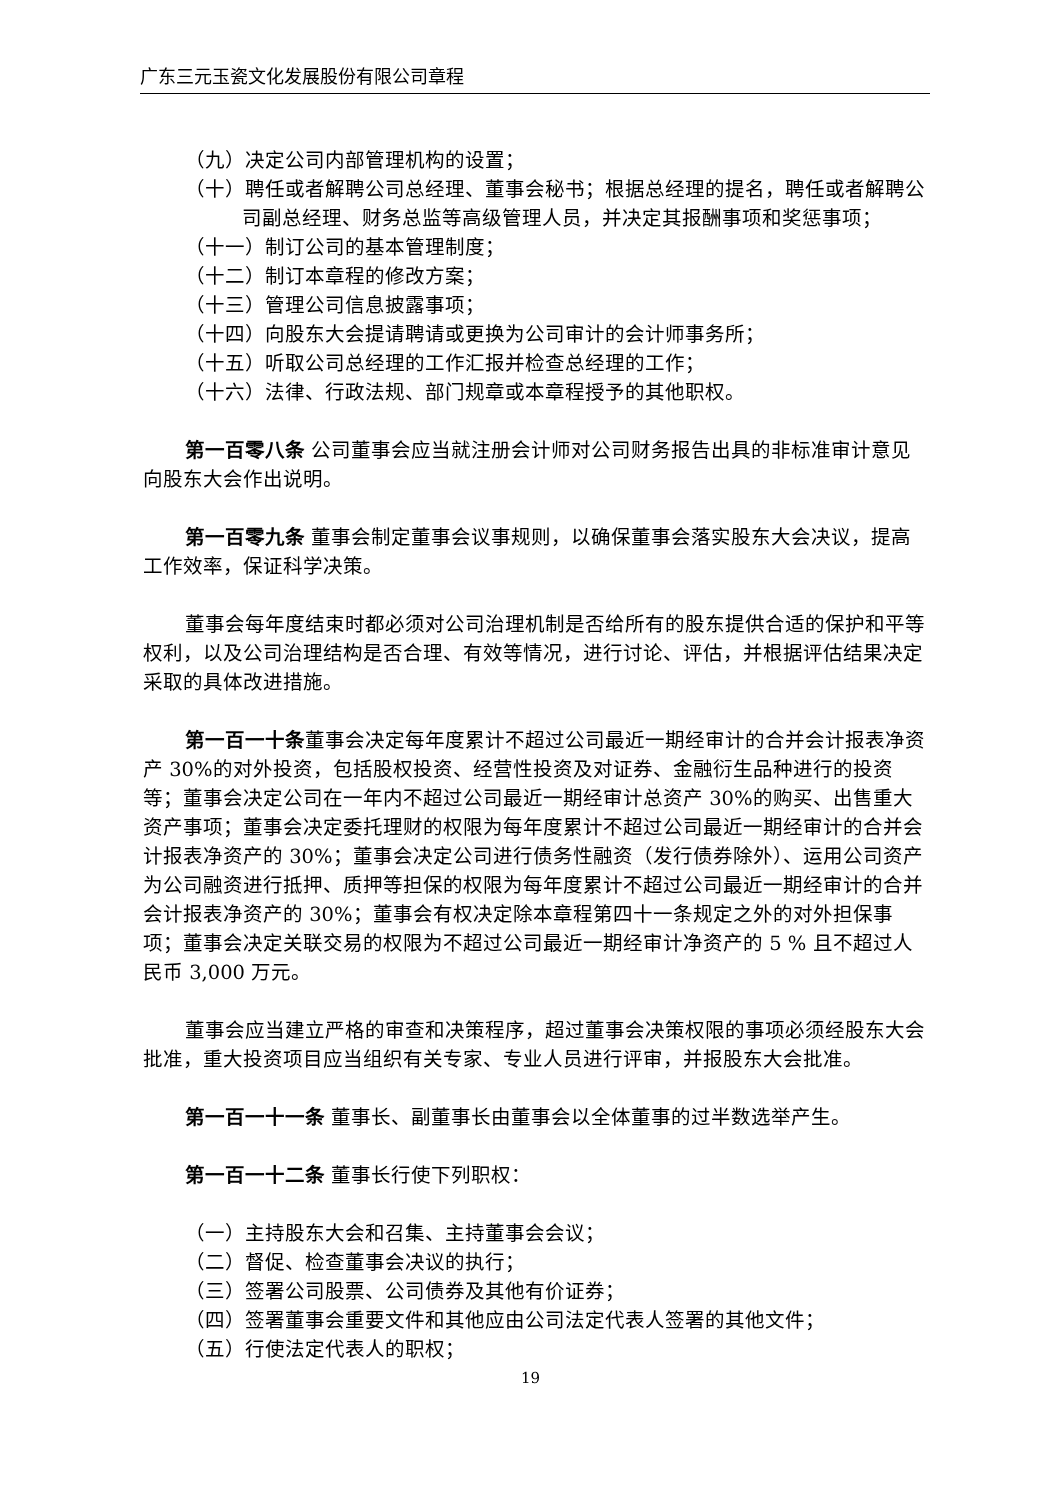广东三元玉瓷文化发展股份有限公司章程
（九）决定公司内部管理机构的设置；
（十）聘任或者解聘公司总经理、董事会秘书；根据总经理的提名，聘任或者解聘公司副总经理、财务总监等高级管理人员，并决定其报酬事项和奖惩事项；
（十一）制订公司的基本管理制度；
（十二）制订本章程的修改方案；
（十三）管理公司信息披露事项；
（十四）向股东大会提请聘请或更换为公司审计的会计师事务所；
（十五）听取公司总经理的工作汇报并检查总经理的工作；
（十六）法律、行政法规、部门规章或本章程授予的其他职权。
第一百零八条 公司董事会应当就注册会计师对公司财务报告出具的非标准审计意见向股东大会作出说明。
第一百零九条 董事会制定董事会议事规则，以确保董事会落实股东大会决议，提高工作效率，保证科学决策。
董事会每年度结束时都必须对公司治理机制是否给所有的股东提供合适的保护和平等权利，以及公司治理结构是否合理、有效等情况，进行讨论、评估，并根据评估结果决定采取的具体改进措施。
第一百一十条董事会决定每年度累计不超过公司最近一期经审计的合并会计报表净资产 30%的对外投资，包括股权投资、经营性投资及对证券、金融衍生品种进行的投资等；董事会决定公司在一年内不超过公司最近一期经审计总资产 30%的购买、出售重大资产事项；董事会决定委托理财的权限为每年度累计不超过公司最近一期经审计的合并会计报表净资产的 30%；董事会决定公司进行债务性融资（发行债券除外）、运用公司资产为公司融资进行抵押、质押等担保的权限为每年度累计不超过公司最近一期经审计的合并会计报表净资产的 30%；董事会有权决定除本章程第四十一条规定之外的对外担保事项；董事会决定关联交易的权限为不超过公司最近一期经审计净资产的 5 % 且不超过人民币 3,000 万元。
董事会应当建立严格的审查和决策程序，超过董事会决策权限的事项必须经股东大会批准，重大投资项目应当组织有关专家、专业人员进行评审，并报股东大会批准。
第一百一十一条 董事长、副董事长由董事会以全体董事的过半数选举产生。
第一百一十二条 董事长行使下列职权：
（一）主持股东大会和召集、主持董事会会议；
（二）督促、检查董事会决议的执行；
（三）签署公司股票、公司债券及其他有价证券；
（四）签署董事会重要文件和其他应由公司法定代表人签署的其他文件；
（五）行使法定代表人的职权；
19